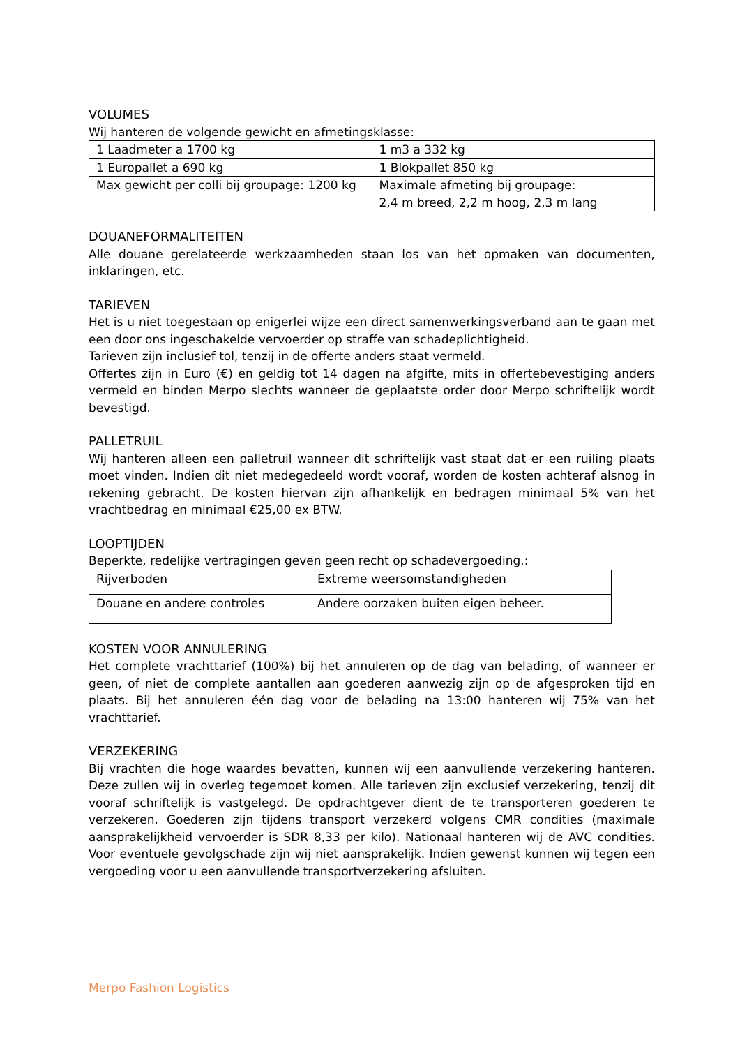VOLUMES
Wij hanteren de volgende gewicht en afmetingsklasse:
| 1 Laadmeter a 1700 kg | 1 m3 a 332 kg |
| 1 Europallet a 690 kg | 1 Blokpallet 850 kg |
| Max gewicht per colli bij groupage: 1200 kg | Maximale afmeting bij groupage: 2,4 m breed, 2,2 m hoog, 2,3 m lang |
DOUANEFORMALITEITEN
Alle douane gerelateerde werkzaamheden staan los van het opmaken van documenten, inklaringen, etc.
TARIEVEN
Het is u niet toegestaan op enigerlei wijze een direct samenwerkingsverband aan te gaan met een door ons ingeschakelde vervoerder op straffe van schadeplichtigheid.
Tarieven zijn inclusief tol, tenzij in de offerte anders staat vermeld.
Offertes zijn in Euro (€) en geldig tot 14 dagen na afgifte, mits in offertebevestiging anders vermeld en binden Merpo slechts wanneer de geplaatste order door Merpo schriftelijk wordt bevestigd.
PALLETRUIL
Wij hanteren alleen een palletruil wanneer dit schriftelijk vast staat dat er een ruiling plaats moet vinden. Indien dit niet medegedeeld wordt vooraf, worden de kosten achteraf alsnog in rekening gebracht. De kosten hiervan zijn afhankelijk en bedragen minimaal 5% van het vrachtbedrag en minimaal €25,00 ex BTW.
LOOPTIJDEN
Beperkte, redelijke vertragingen geven geen recht op schadevergoeding.:
| Rijverboden | Extreme weersomstandigheden |
| Douane en andere controles | Andere oorzaken buiten eigen beheer. |
KOSTEN VOOR ANNULERING
Het complete vrachttarief (100%) bij het annuleren op de dag van belading, of wanneer er geen, of niet de complete aantallen aan goederen aanwezig zijn op de afgesproken tijd en plaats. Bij het annuleren één dag voor de belading na 13:00 hanteren wij 75% van het vrachttarief.
VERZEKERING
Bij vrachten die hoge waardes bevatten, kunnen wij een aanvullende verzekering hanteren. Deze zullen wij in overleg tegemoet komen. Alle tarieven zijn exclusief verzekering, tenzij dit vooraf schriftelijk is vastgelegd. De opdrachtgever dient de te transporteren goederen te verzekeren. Goederen zijn tijdens transport verzekerd volgens CMR condities (maximale aansprakelijkheid vervoerder is SDR 8,33 per kilo). Nationaal hanteren wij de AVC condities. Voor eventuele gevolgschade zijn wij niet aansprakelijk. Indien gewenst kunnen wij tegen een vergoeding voor u een aanvullende transportverzekering afsluiten.
Merpo Fashion Logistics